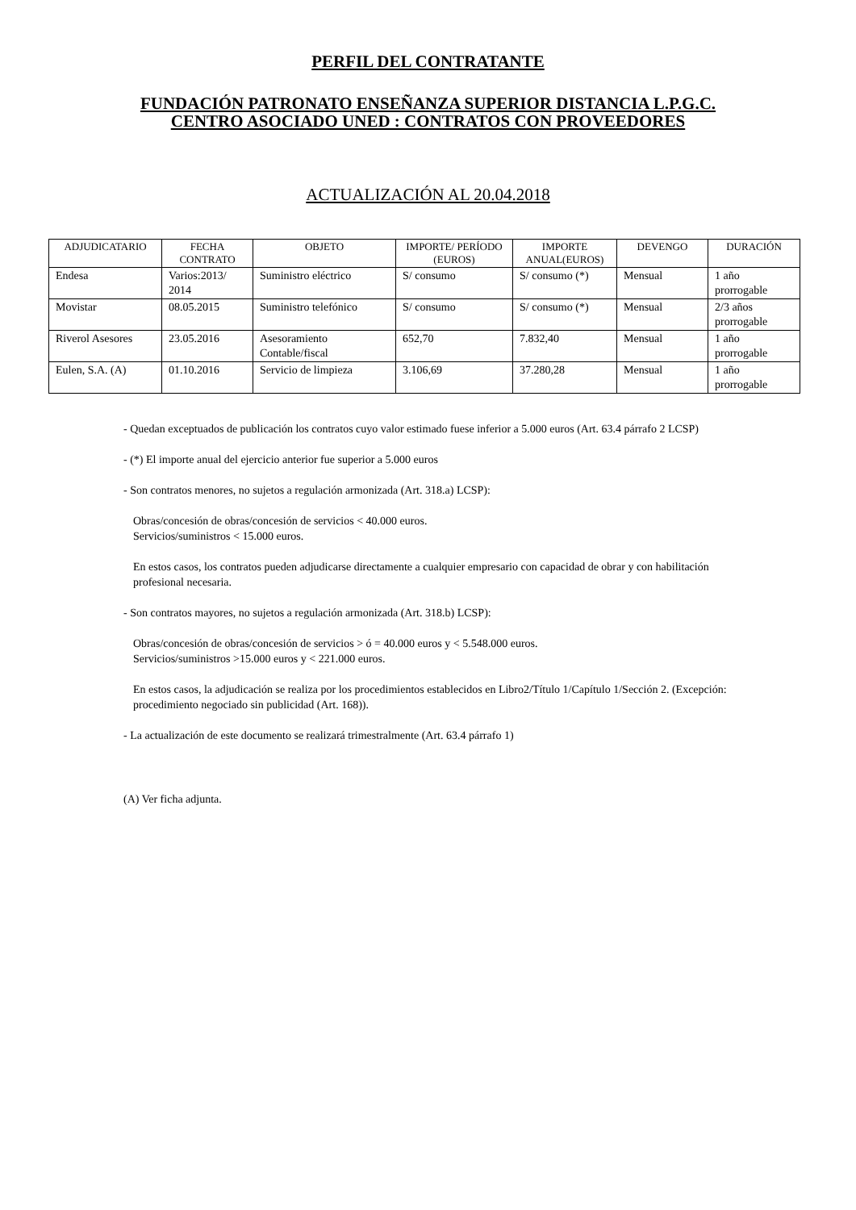PERFIL DEL CONTRATANTE
FUNDACIÓN PATRONATO ENSEÑANZA SUPERIOR DISTANCIA L.P.G.C.
CENTRO ASOCIADO UNED : CONTRATOS CON PROVEEDORES
ACTUALIZACIÓN AL 20.04.2018
| ADJUDICATARIO | FECHA CONTRATO | OBJETO | IMPORTE/ PERÍODO (EUROS) | IMPORTE ANUAL(EUROS) | DEVENGO | DURACIÓN |
| --- | --- | --- | --- | --- | --- | --- |
| Endesa | Varios:2013/ 2014 | Suministro eléctrico | S/ consumo | S/ consumo (*) | Mensual | 1 año prorrogable |
| Movistar | 08.05.2015 | Suministro telefónico | S/ consumo | S/ consumo (*) | Mensual | 2/3 años prorrogable |
| Riverol Asesores | 23.05.2016 | Asesoramiento Contable/fiscal | 652,70 | 7.832,40 | Mensual | 1 año prorrogable |
| Eulen, S.A. (A) | 01.10.2016 | Servicio de limpieza | 3.106,69 | 37.280,28 | Mensual | 1 año prorrogable |
- Quedan exceptuados de publicación los contratos cuyo valor estimado fuese inferior a 5.000 euros (Art. 63.4 párrafo 2 LCSP)
- (*) El importe anual del ejercicio anterior fue superior a 5.000 euros
- Son contratos menores, no sujetos a regulación armonizada (Art. 318.a) LCSP):
Obras/concesión de obras/concesión de servicios < 40.000 euros.
Servicios/suministros < 15.000 euros.
En estos casos, los contratos pueden adjudicarse directamente a cualquier empresario con capacidad de obrar y con habilitación profesional necesaria.
- Son contratos mayores, no sujetos a regulación armonizada (Art. 318.b) LCSP):
Obras/concesión de obras/concesión de servicios > ó = 40.000 euros y < 5.548.000 euros.
Servicios/suministros >15.000 euros y < 221.000 euros.
En estos casos, la adjudicación se realiza por los procedimientos establecidos en Libro2/Título 1/Capítulo 1/Sección 2. (Excepción: procedimiento negociado sin publicidad (Art. 168)).
- La actualización de este documento se realizará trimestralmente (Art. 63.4 párrafo 1)
(A) Ver ficha adjunta.